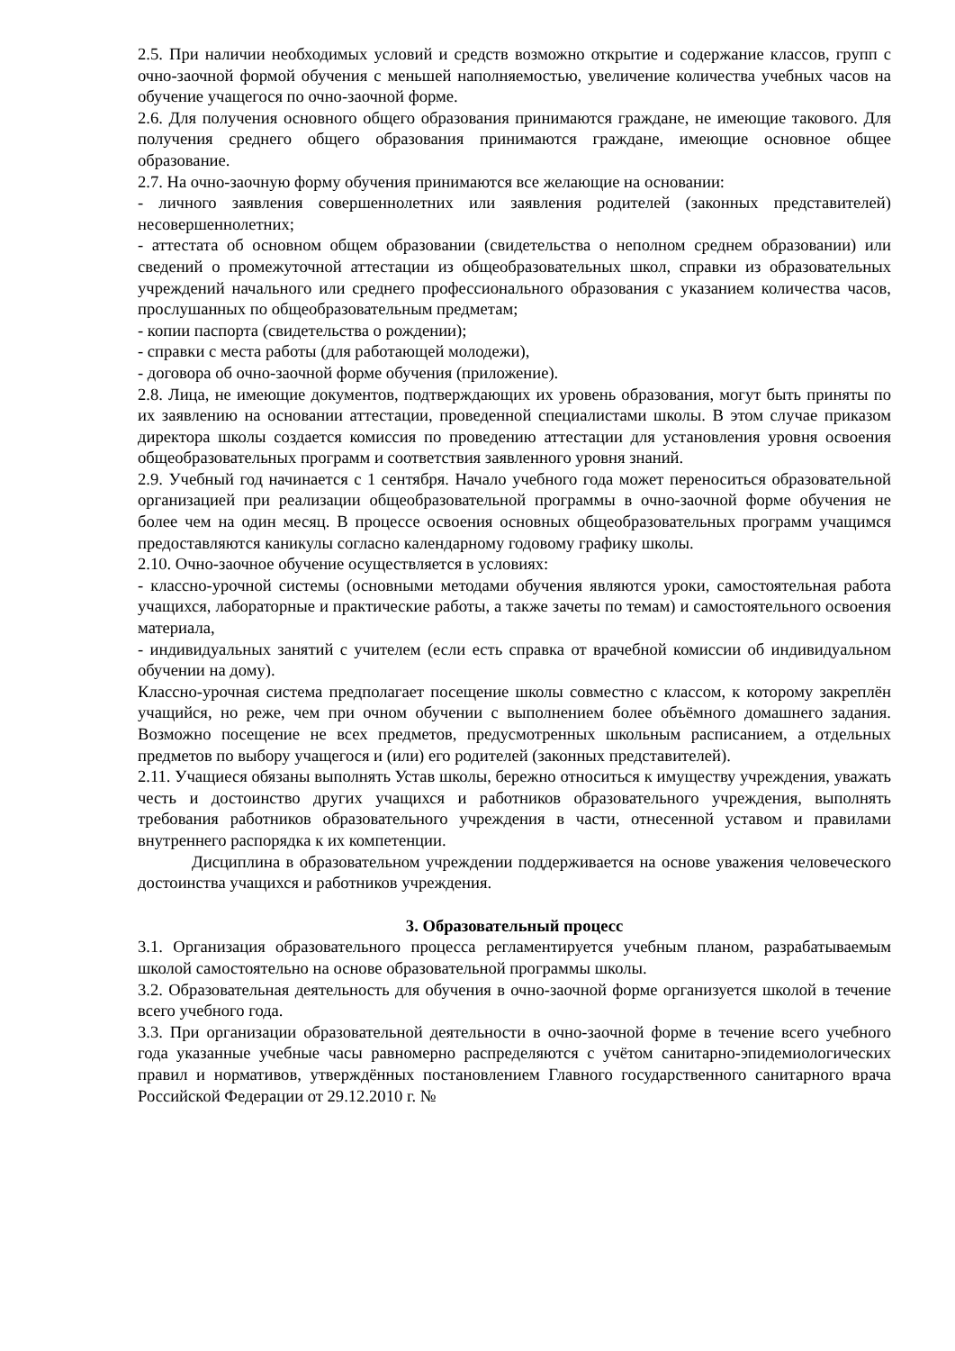2.5. При наличии необходимых условий и средств возможно открытие и содержание классов, групп с очно-заочной формой обучения с меньшей наполняемостью, увеличение количества учебных часов на обучение учащегося по очно-заочной форме.
2.6. Для получения основного общего образования принимаются граждане, не имеющие такового. Для получения среднего общего образования принимаются граждане, имеющие основное общее образование.
2.7. На очно-заочную форму обучения принимаются все желающие на основании:
- личного заявления совершеннолетних или заявления родителей (законных представителей) несовершеннолетних;
- аттестата об основном общем образовании (свидетельства о неполном среднем образовании) или сведений о промежуточной аттестации из общеобразовательных школ, справки из образовательных учреждений начального или среднего профессионального образования с указанием количества часов, прослушанных по общеобразовательным предметам;
- копии паспорта (свидетельства о рождении);
- справки с места работы (для работающей молодежи),
- договора об очно-заочной форме обучения (приложение).
2.8. Лица, не имеющие документов, подтверждающих их уровень образования, могут быть приняты по их заявлению на основании аттестации, проведенной специалистами школы. В этом случае приказом директора школы создается комиссия по проведению аттестации для установления уровня освоения общеобразовательных программ и соответствия заявленного уровня знаний.
2.9. Учебный год начинается с 1 сентября. Начало учебного года может переноситься образовательной организацией при реализации общеобразовательной программы в очно-заочной форме обучения не более чем на один месяц. В процессе освоения основных общеобразовательных программ учащимся предоставляются каникулы согласно календарному годовому графику школы.
2.10. Очно-заочное обучение осуществляется в условиях:
- классно-урочной системы (основными методами обучения являются уроки, самостоятельная работа учащихся, лабораторные и практические работы, а также зачеты по темам) и самостоятельного освоения материала,
- индивидуальных занятий с учителем (если есть справка от врачебной комиссии об индивидуальном обучении на дому).
Классно-урочная система предполагает посещение школы совместно с классом, к которому закреплён учащийся, но реже, чем при очном обучении с выполнением более объёмного домашнего задания. Возможно посещение не всех предметов, предусмотренных школьным расписанием, а отдельных предметов по выбору учащегося и (или) его родителей (законных представителей).
2.11. Учащиеся обязаны выполнять Устав школы, бережно относиться к имуществу учреждения, уважать честь и достоинство других учащихся и работников образовательного учреждения, выполнять требования работников образовательного учреждения в части, отнесенной уставом и правилами внутреннего распорядка к их компетенции.
Дисциплина в образовательном учреждении поддерживается на основе уважения человеческого достоинства учащихся и работников учреждения.
3. Образовательный процесс
3.1. Организация образовательного процесса регламентируется учебным планом, разрабатываемым школой самостоятельно на основе образовательной программы школы.
3.2. Образовательная деятельность для обучения в очно-заочной форме организуется школой в течение всего учебного года.
3.3. При организации образовательной деятельности в очно-заочной форме в течение всего учебного года указанные учебные часы равномерно распределяются с учётом санитарно-эпидемиологических правил и нормативов, утверждённых постановлением Главного государственного санитарного врача Российской Федерации от 29.12.2010 г. №